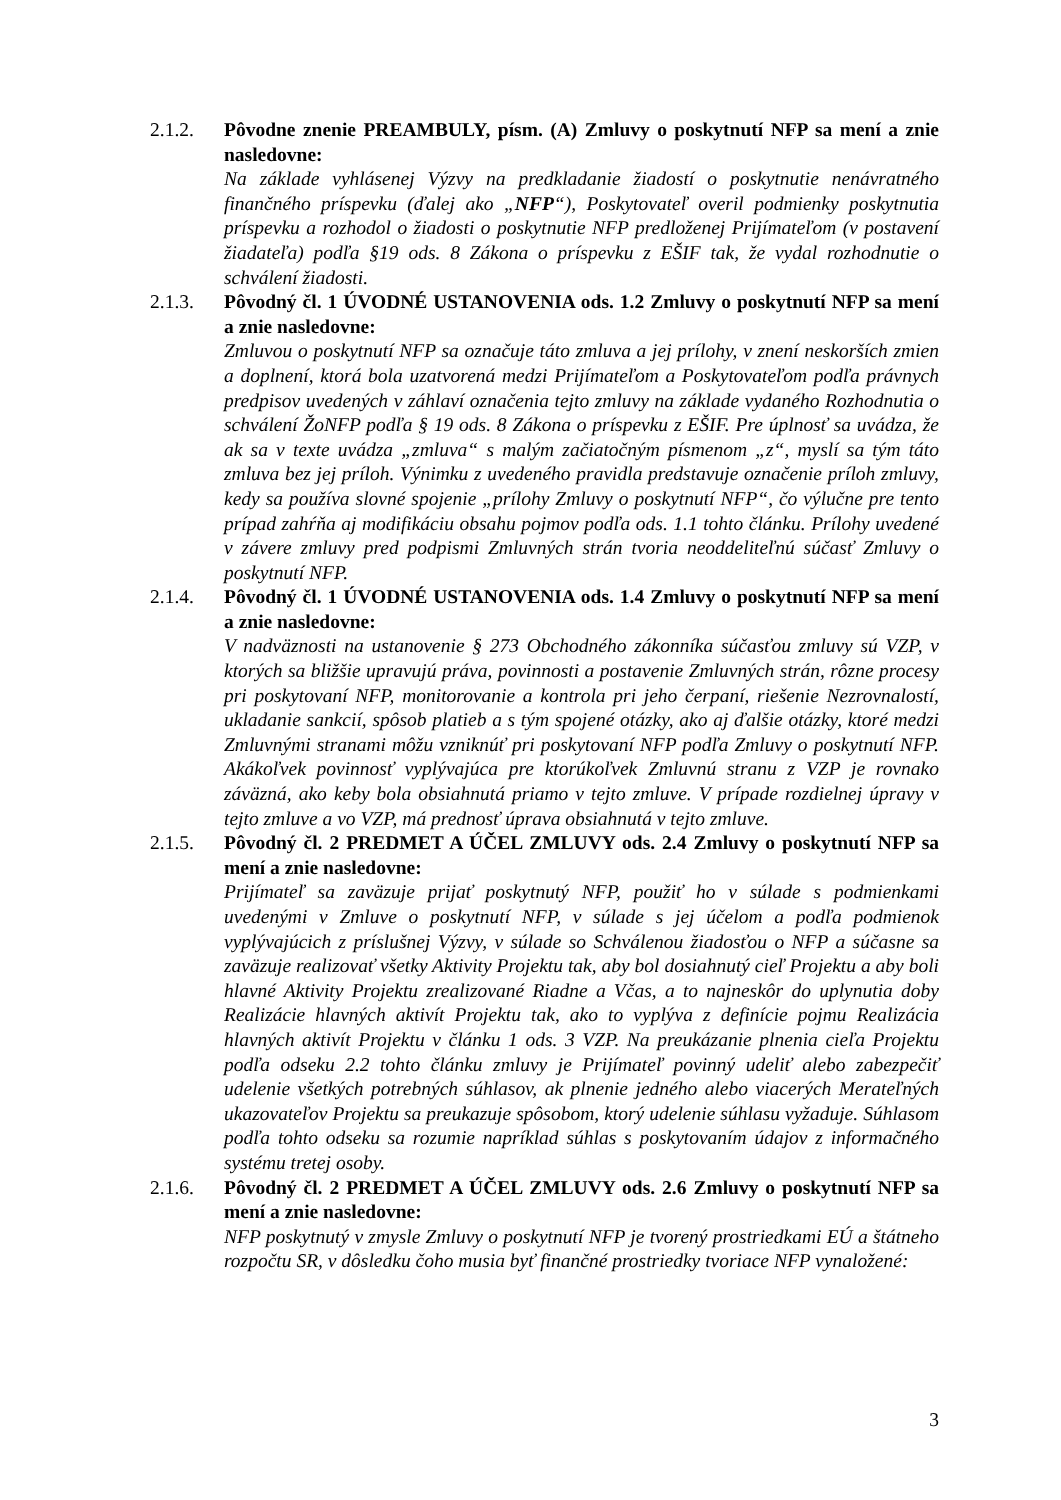2.1.2. Pôvodne znenie PREAMBULY, písm. (A) Zmluvy o poskytnutí NFP sa mení a znie nasledovne:
Na základe vyhlásenej Výzvy na predkladanie žiadostí o poskytnutie nenávratného finančného príspevku (ďalej ako „NFP“), Poskytovateľ overil podmienky poskytnutia príspevku a rozhodol o žiadosti o poskytnutie NFP predloženej Prijímateľom (v postavení žiadateľa) podľa §19 ods. 8 Zákona o príspevku z EŠIF tak, že vydal rozhodnutie o schválení žiadosti.
2.1.3. Pôvodný čl. 1 ÚVODNÉ USTANOVENIA ods. 1.2 Zmluvy o poskytnutí NFP sa mení a znie nasledovne:
Zmluvou o poskytnutí NFP sa označuje táto zmluva a jej prílohy, v znení neskorších zmien a doplnení, ktorá bola uzatvorená medzi Prijímateľom a Poskytovateľom podľa právnych predpisov uvedených v záhlaví označenia tejto zmluvy na základe vydaného Rozhodnutia o schválení ŽoNFP podľa § 19 ods. 8 Zákona o príspevku z EŠIF. Pre úplnosť sa uvádza, že ak sa v texte uvádza „zmluva“ s malým začiatočným písmenom „z“, myslí sa tým táto zmluva bez jej príloh. Výnimku z uvedeného pravidla predstavuje označenie príloh zmluvy, kedy sa používa slovné spojenie „prílohy Zmluvy o poskytnutí NFP“, čo výlučne pre tento prípad zahŕňa aj modifikáciu obsahu pojmov podľa ods. 1.1 tohto článku. Prílohy uvedené v závere zmluvy pred podpismi Zmluvných strán tvoria neoddeliteľnú súčasť Zmluvy o poskytnutí NFP.
2.1.4. Pôvodný čl. 1 ÚVODNÉ USTANOVENIA ods. 1.4 Zmluvy o poskytnutí NFP sa mení a znie nasledovne:
V nadväznosti na ustanovenie § 273 Obchodného zákonníka súčasťou zmluvy sú VZP, v ktorých sa bližšie upravujú práva, povinnosti a postavenie Zmluvných strán, rôzne procesy pri poskytovaní NFP, monitorovanie a kontrola pri jeho čerpaní, riešenie Nezrovnalostí, ukladanie sankcií, spôsob platieb a s tým spojené otázky, ako aj ďalšie otázky, ktoré medzi Zmluvnými stranami môžu vzniknúť pri poskytovaní NFP podľa Zmluvy o poskytnutí NFP. Akákoľvek povinnosť vyplývajúca pre ktorúkoľvek Zmluvnú stranu z VZP je rovnako záväzná, ako keby bola obsiahnutá priamo v tejto zmluve. V prípade rozdielnej úpravy v tejto zmluve a vo VZP, má prednosť úprava obsiahnutá v tejto zmluve.
2.1.5. Pôvodný čl. 2 PREDMET A ÚČEL ZMLUVY ods. 2.4 Zmluvy o poskytnutí NFP sa mení a znie nasledovne:
Prijímateľ sa zaväzuje prijať poskytnutý NFP, použiť ho v súlade s podmienkami uvedenými v Zmluve o poskytnutí NFP, v súlade s jej účelom a podľa podmienok vyplývajúcich z príslušnej Výzvy, v súlade so Schválenou žiadosťou o NFP a súčasne sa zaväzuje realizovať všetky Aktivity Projektu tak, aby bol dosiahnutý cieľ Projektu a aby boli hlavné Aktivity Projektu zrealizované Riadne a Včas, a to najneskôr do uplynutia doby Realizácie hlavných aktivít Projektu tak, ako to vyplýva z definície pojmu Realizácia hlavných aktivít Projektu v článku 1 ods. 3 VZP. Na preukázanie plnenia cieľa Projektu podľa odseku 2.2 tohto článku zmluvy je Prijímateľ povinný udeliť alebo zabezpečiť udelenie všetkých potrebných súhlasov, ak plnenie jedného alebo viacerých Merateľných ukazovateľov Projektu sa preukazuje spôsobom, ktorý udelenie súhlasu vyžaduje. Súhlasom podľa tohto odseku sa rozumie napríklad súhlas s poskytovaním údajov z informačného systému tretej osoby.
2.1.6. Pôvodný čl. 2 PREDMET A ÚČEL ZMLUVY ods. 2.6 Zmluvy o poskytnutí NFP sa mení a znie nasledovne:
NFP poskytnutý v zmysle Zmluvy o poskytnutí NFP je tvorený prostriedkami EÚ a štátneho rozpočtu SR, v dôsledku čoho musia byť finančné prostriedky tvoriace NFP vynaložené:
3